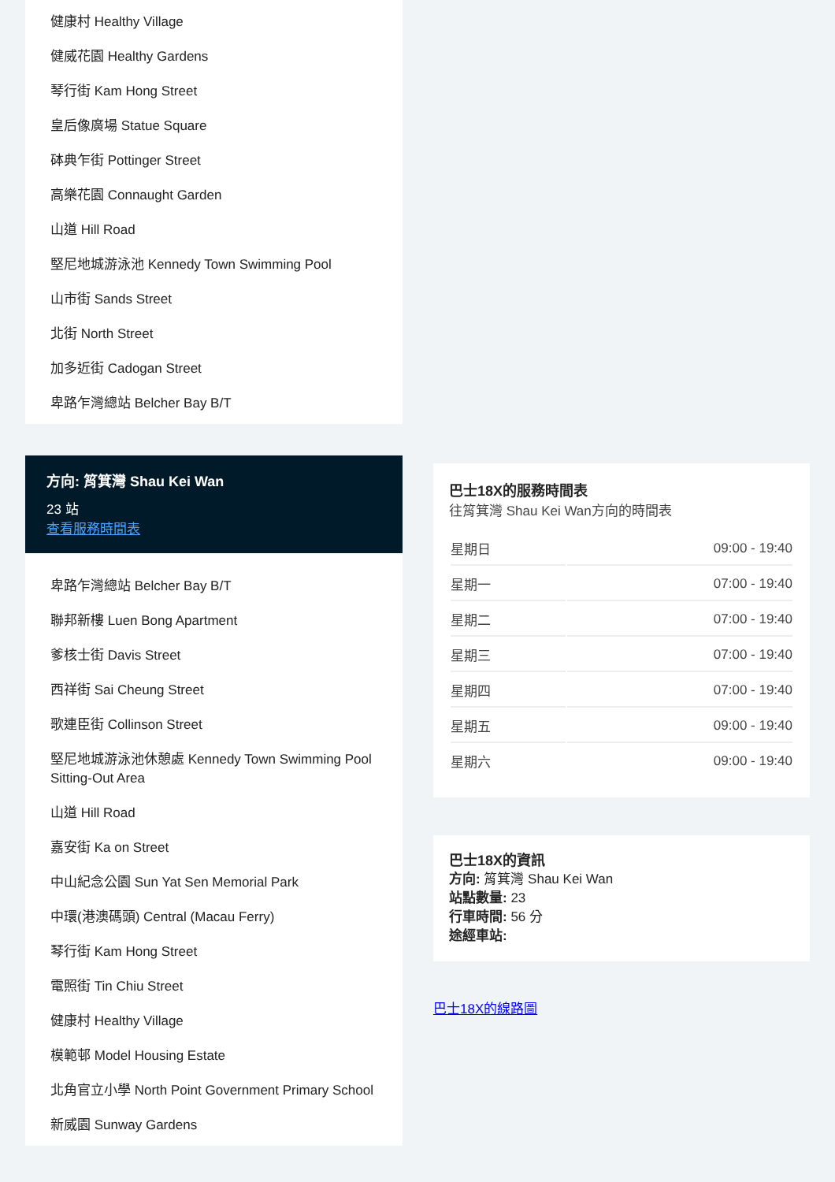健康村 Healthy Village
健威花園 Healthy Gardens
琴行街 Kam Hong Street
皇后像廣場 Statue Square
砵典乍街 Pottinger Street
高樂花園 Connaught Garden
山道 Hill Road
堅尼地城游泳池 Kennedy Town Swimming Pool
山市街 Sands Street
北街 North Street
加多近街 Cadogan Street
卑路乍灣總站 Belcher Bay B/T
方向: 筲箕灣 Shau Kei Wan
23 站
查看服務時間表
卑路乍灣總站 Belcher Bay B/T
聯邦新樓 Luen Bong Apartment
爹核士街 Davis Street
西祥街 Sai Cheung Street
歌連臣街 Collinson Street
堅尼地城游泳池休憩處 Kennedy Town Swimming Pool Sitting-Out Area
山道 Hill Road
嘉安街 Ka on Street
中山紀念公園 Sun Yat Sen Memorial Park
中環(港澳碼頭) Central (Macau Ferry)
琴行街 Kam Hong Street
電照街 Tin Chiu Street
健康村 Healthy Village
模範邨 Model Housing Estate
北角官立小學 North Point Government Primary School
新威園 Sunway Gardens
巴士18X的服務時間表
往筲箕灣 Shau Kei Wan方向的時間表
| 星期日 | 09:00 - 19:40 |
| 星期一 | 07:00 - 19:40 |
| 星期二 | 07:00 - 19:40 |
| 星期三 | 07:00 - 19:40 |
| 星期四 | 07:00 - 19:40 |
| 星期五 | 09:00 - 19:40 |
| 星期六 | 09:00 - 19:40 |
巴士18X的資訊
方向: 筲箕灣 Shau Kei Wan
站點數量: 23
行車時間: 56 分
途經車站:
巴士18X的線路圖